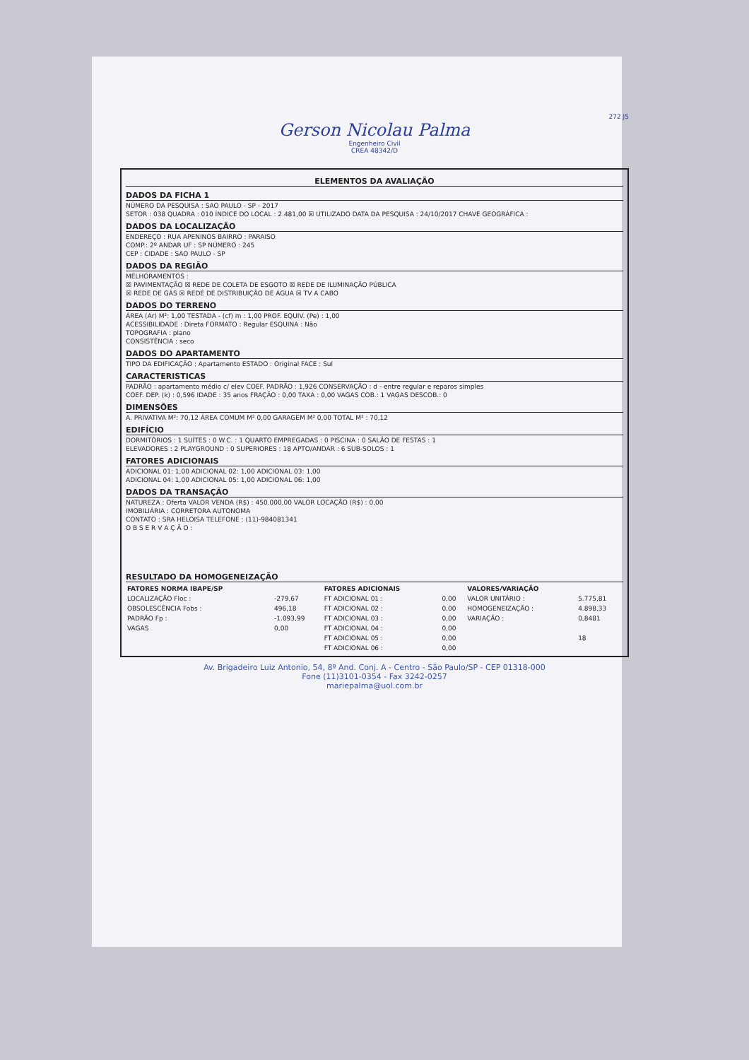272 J5
Gerson Nicolau Palma
Engenheiro Civil
CREA 48342/D
ELEMENTOS DA AVALIAÇÃO
DADOS DA FICHA 1
NÚMERO DA PESQUISA : SAO PAULO - SP - 2017
SETOR : 038 QUADRA : 010 ÍNDICE DO LOCAL : 2.481,00 ☒ UTILIZADO DATA DA PESQUISA : 24/10/2017 CHAVE GEOGRÁFICA :
DADOS DA LOCALIZAÇÃO
ENDEREÇO : RUA APENINOS BAIRRO : PARAISO
COMP.: 2º ANDAR UF : SP NÚMERO : 245
CEP : CIDADE : SAO PAULO - SP
DADOS DA REGIÃO
MELHORAMENTOS :
☒ PAVIMENTAÇÃO ☒ REDE DE COLETA DE ESGOTO ☒ REDE DE ILUMINAÇÃO PÚBLICA
☒ REDE DE GÁS ☒ REDE DE DISTRIBUIÇÃO DE ÁGUA ☒ TV A CABO
DADOS DO TERRENO
ÁREA (Ar) M²: 1,00 TESTADA - (cf) m : 1,00 PROF. EQUIV. (Pe) : 1,00
ACESSIBILIDADE : Direta FORMATO : Regular ESQUINA : Não
TOPOGRAFIA : plano
CONSISTÊNCIA : seco
DADOS DO APARTAMENTO
TIPO DA EDIFICAÇÃO : Apartamento ESTADO : Original FACE : Sul
CARACTERISTICAS
PADRÃO : apartamento médio c/ elev COEF. PADRÃO : 1,926 CONSERVAÇÃO : d - entre regular e reparos simples
COEF. DEP. (k) : 0,596 IDADE : 35 anos FRAÇÃO : 0,00 TAXA : 0,00 VAGAS COB.: 1 VAGAS DESCOB.: 0
DIMENSÕES
A. PRIVATIVA M²: 70,12 ÁREA COMUM M² 0,00 GARAGEM M² 0,00 TOTAL M² : 70,12
EDIFÍCIO
DORMITÓRIOS : 1 SUÍTES : 0 W.C. : 1 QUARTO EMPREGADAS : 0 PISCINA : 0 SALÃO DE FESTAS : 1
ELEVADORES : 2 PLAYGROUND : 0 SUPERIORES : 18 APTO/ANDAR : 6 SUB-SOLOS : 1
FATORES ADICIONAIS
ADICIONAL 01: 1,00 ADICIONAL 02: 1,00 ADICIONAL 03: 1,00
ADICIONAL 04: 1,00 ADICIONAL 05: 1,00 ADICIONAL 06: 1,00
DADOS DA TRANSAÇÃO
NATUREZA : Oferta VALOR VENDA (R$) : 450.000,00 VALOR LOCAÇÃO (R$) : 0,00
IMOBILIÁRIA : CORRETORA AUTONOMA
CONTATO : SRA HELOISA TELEFONE : (11)-984081341
O B S E R V A Ç Ã O :
RESULTADO DA HOMOGENEIZAÇÃO
| FATORES NORMA IBAPE/SP | | FATORES ADICIONAIS | | VALORES/VARIAÇÃO | |
| --- | --- | --- | --- | --- | --- |
| LOCALIZAÇÃO Floc : | -279,67 | FT ADICIONAL 01 : | 0,00 | VALOR UNITÁRIO : | 5.775,81 |
| OBSOLESCÊNCIA Fobs : | 496,18 | FT ADICIONAL 02 : | 0,00 | HOMOGENEIZAÇÃO : | 4.898,33 |
| PADRÃO Fp : | -1.093,99 | FT ADICIONAL 03 : | 0,00 | VARIAÇÃO : | 0,8481 |
| VAGAS | 0,00 | FT ADICIONAL 04 : | 0,00 | | |
| | | FT ADICIONAL 05 : | 0,00 | | 18 |
| | | FT ADICIONAL 06 : | 0,00 | | |
Av. Brigadeiro Luiz Antonio, 54, 8º And. Conj. A - Centro - São Paulo/SP - CEP 01318-000
Fone (11)3101-0354 - Fax 3242-0257
mariepalma@uol.com.br